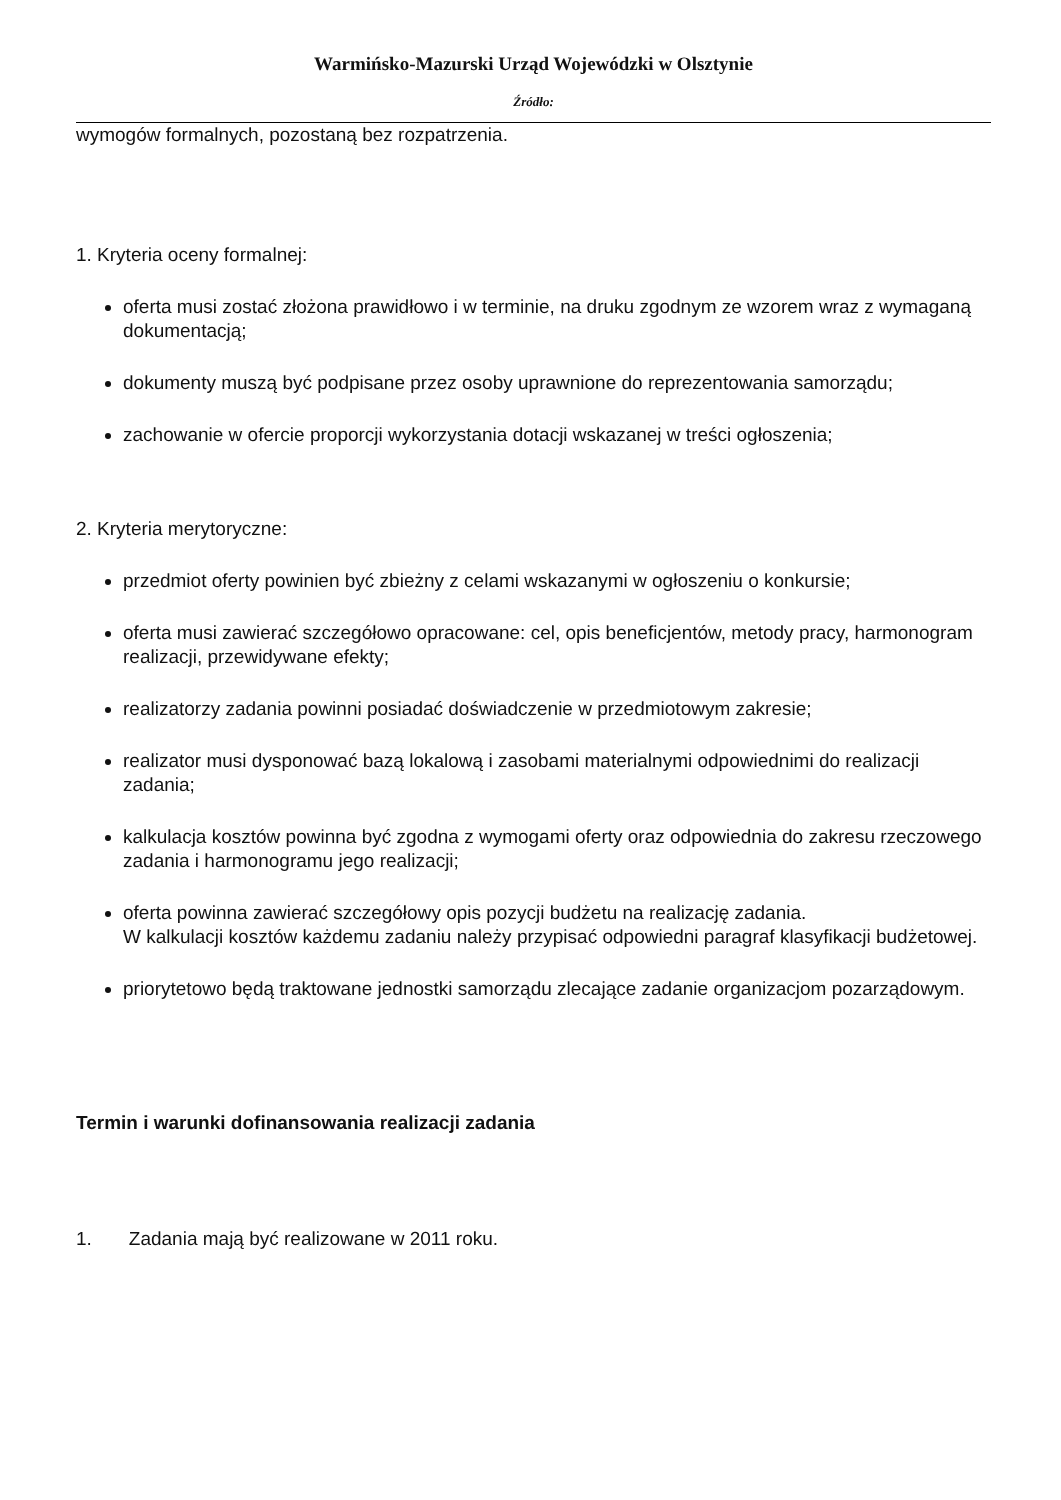Warmińsko-Mazurski Urząd Wojewódzki w Olsztynie
Źródło:
wymogów formalnych, pozostaną bez rozpatrzenia.
1. Kryteria oceny formalnej:
oferta musi zostać złożona prawidłowo i w terminie, na druku zgodnym ze wzorem wraz z wymaganą dokumentacją;
dokumenty muszą być podpisane przez osoby uprawnione do reprezentowania samorządu;
zachowanie w ofercie proporcji wykorzystania dotacji wskazanej w treści ogłoszenia;
2. Kryteria merytoryczne:
przedmiot oferty powinien być zbieżny z celami wskazanymi w ogłoszeniu o konkursie;
oferta musi zawierać szczegółowo opracowane: cel, opis beneficjentów, metody pracy, harmonogram realizacji, przewidywane efekty;
realizatorzy zadania powinni posiadać doświadczenie w przedmiotowym zakresie;
realizator musi dysponować bazą lokalową i zasobami materialnymi odpowiednimi do realizacji zadania;
kalkulacja kosztów powinna być zgodna z wymogami oferty oraz odpowiednia do zakresu rzeczowego zadania i harmonogramu jego realizacji;
oferta powinna zawierać szczegółowy opis pozycji budżetu na realizację zadania.
W kalkulacji kosztów każdemu zadaniu należy przypisać odpowiedni paragraf klasyfikacji budżetowej.
priorytetowo będą traktowane jednostki samorządu zlecające zadanie organizacjom pozarządowym.
Termin i warunki dofinansowania realizacji zadania
1. Zadania mają być realizowane w 2011 roku.